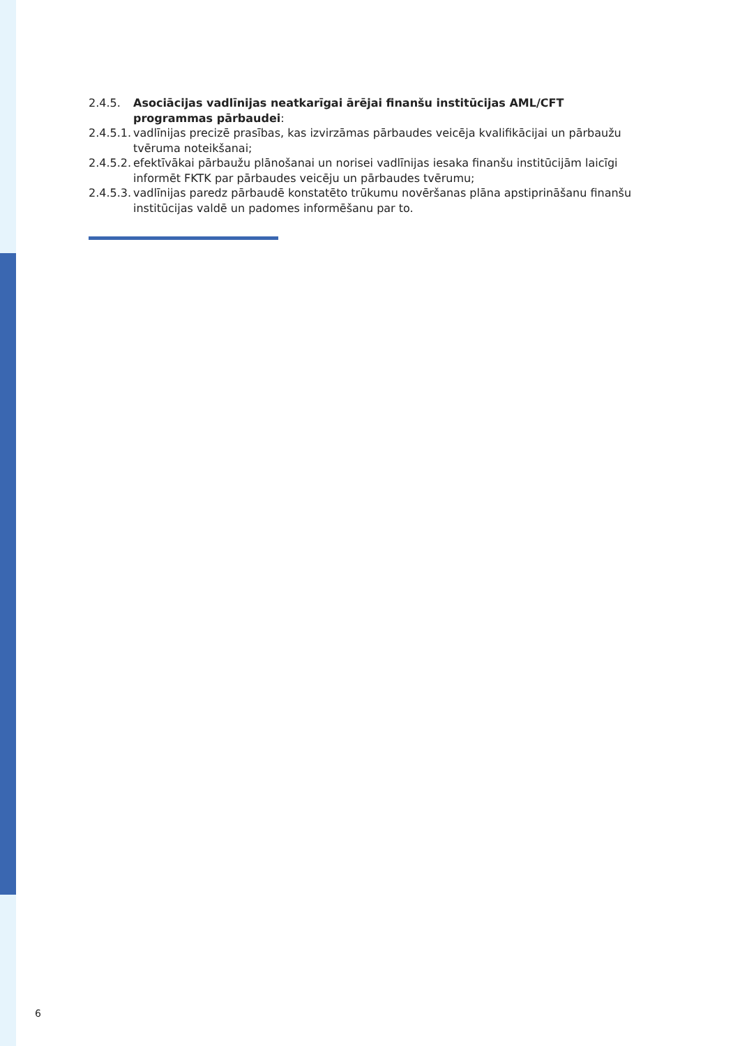2.4.5. Asociācijas vadlīnijas neatkarīgai ārējai finanšu institūcijas AML/CFT programmas pārbaudei:
2.4.5.1.
vadlīnijas precizē prasības, kas izvirzāmas pārbaudes veicēja kvalifikācijai un pārbaužu tvēruma noteikšanai;
2.4.5.2.
efektīvākai pārbaužu plānošanai un norisei vadlīnijas iesaka finanšu institūcijām laicīgi informēt FKTK par pārbaudes veicēju un pārbaudes tvērumu;
2.4.5.3.
vadlīnijas paredz pārbaudē konstatēto trūkumu novēršanas plāna apstiprināšanu finanšu institūcijas valdē un padomes informēšanu par to.
6